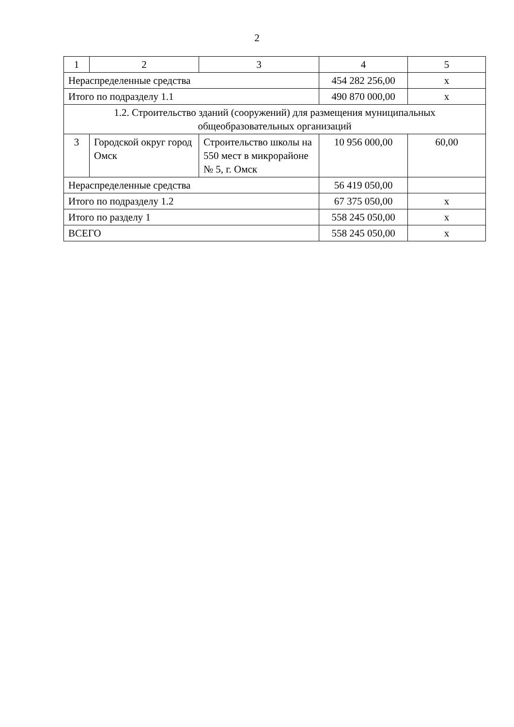2
| 1 | 2 | 3 | 4 | 5 |
| Нераспределенные средства | | | 454 282 256,00 | x |
| Итого по подразделу 1.1 | | | 490 870 000,00 | x |
| 1.2. Строительство зданий (сооружений) для размещения муниципальных общеобразовательных организаций | | | | |
| 3 | Городской округ город Омск | Строительство школы на 550 мест в микрорайоне № 5, г. Омск | 10 956 000,00 | 60,00 |
| Нераспределенные средства | | | 56 419 050,00 | |
| Итого по подразделу 1.2 | | | 67 375 050,00 | x |
| Итого по разделу 1 | | | 558 245 050,00 | x |
| ВСЕГО | | | 558 245 050,00 | x |